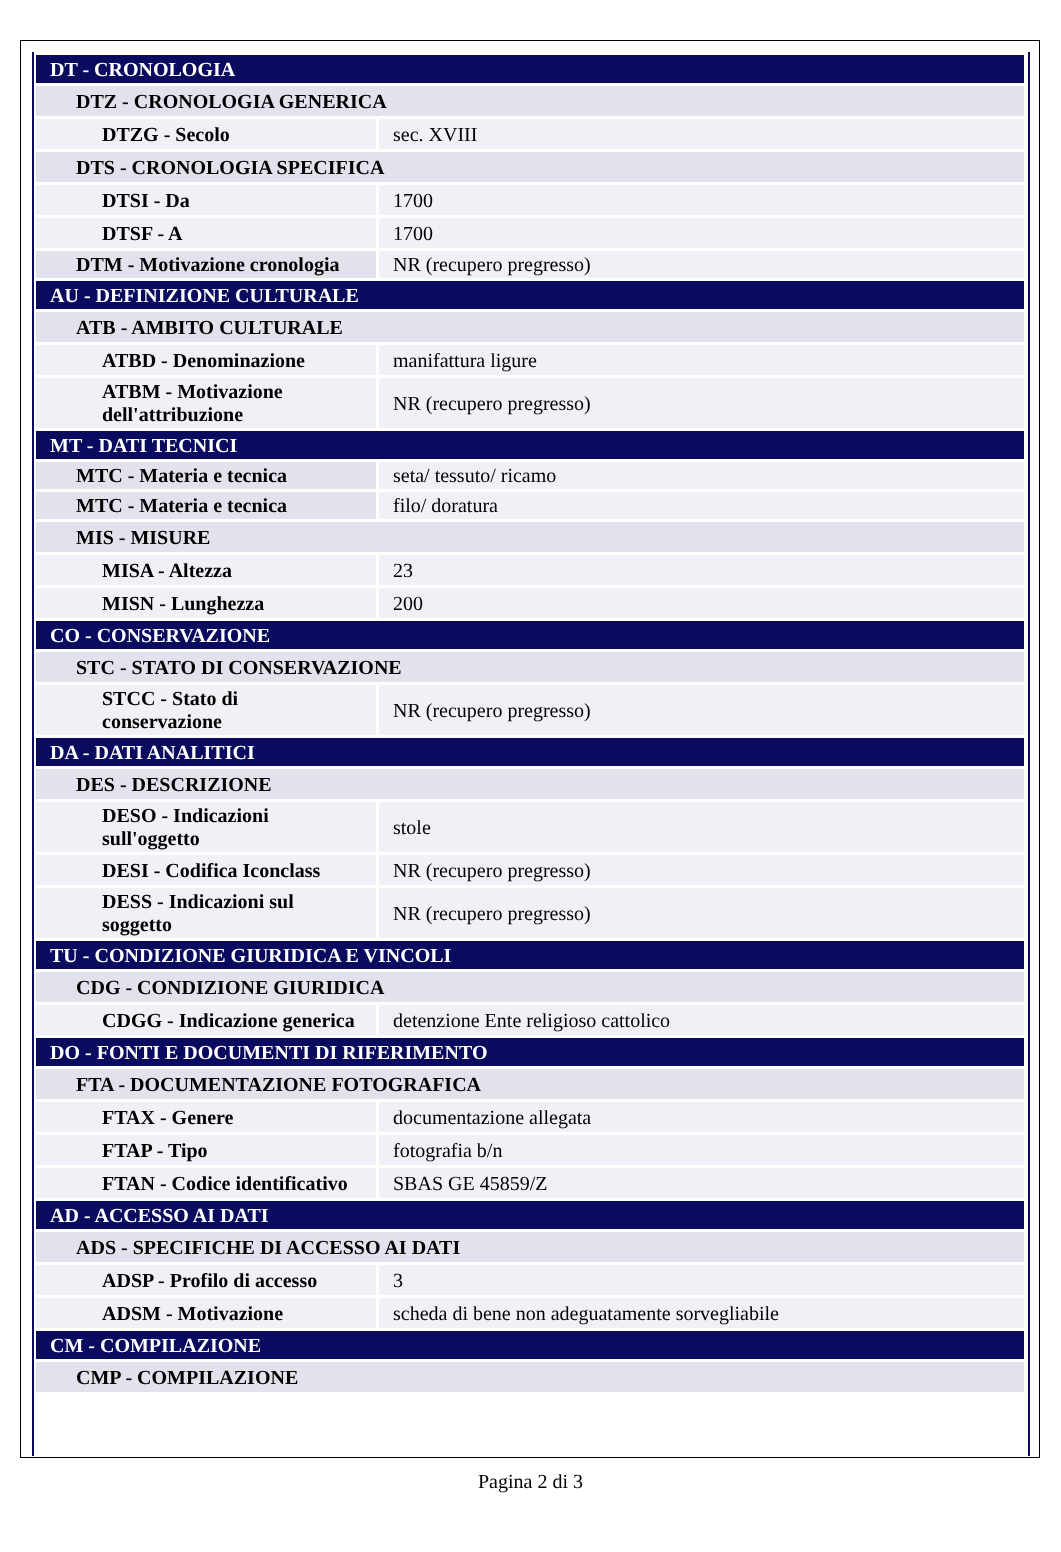| DT - CRONOLOGIA | |
| DTZ - CRONOLOGIA GENERICA | |
| DTZG - Secolo | sec. XVIII |
| DTS - CRONOLOGIA SPECIFICA | |
| DTSI - Da | 1700 |
| DTSF - A | 1700 |
| DTM - Motivazione cronologia | NR (recupero pregresso) |
| AU - DEFINIZIONE CULTURALE | |
| ATB - AMBITO CULTURALE | |
| ATBD - Denominazione | manifattura ligure |
| ATBM - Motivazione dell'attribuzione | NR (recupero pregresso) |
| MT - DATI TECNICI | |
| MTC - Materia e tecnica | seta/ tessuto/ ricamo |
| MTC - Materia e tecnica | filo/ doratura |
| MIS - MISURE | |
| MISA - Altezza | 23 |
| MISN - Lunghezza | 200 |
| CO - CONSERVAZIONE | |
| STC - STATO DI CONSERVAZIONE | |
| STCC - Stato di conservazione | NR (recupero pregresso) |
| DA - DATI ANALITICI | |
| DES - DESCRIZIONE | |
| DESO - Indicazioni sull'oggetto | stole |
| DESI - Codifica Iconclass | NR (recupero pregresso) |
| DESS - Indicazioni sul soggetto | NR (recupero pregresso) |
| TU - CONDIZIONE GIURIDICA E VINCOLI | |
| CDG - CONDIZIONE GIURIDICA | |
| CDGG - Indicazione generica | detenzione Ente religioso cattolico |
| DO - FONTI E DOCUMENTI DI RIFERIMENTO | |
| FTA - DOCUMENTAZIONE FOTOGRAFICA | |
| FTAX - Genere | documentazione allegata |
| FTAP - Tipo | fotografia b/n |
| FTAN - Codice identificativo | SBAS GE 45859/Z |
| AD - ACCESSO AI DATI | |
| ADS - SPECIFICHE DI ACCESSO AI DATI | |
| ADSP - Profilo di accesso | 3 |
| ADSM - Motivazione | scheda di bene non adeguatamente sorvegliabile |
| CM - COMPILAZIONE | |
| CMP - COMPILAZIONE | |
Pagina 2 di 3